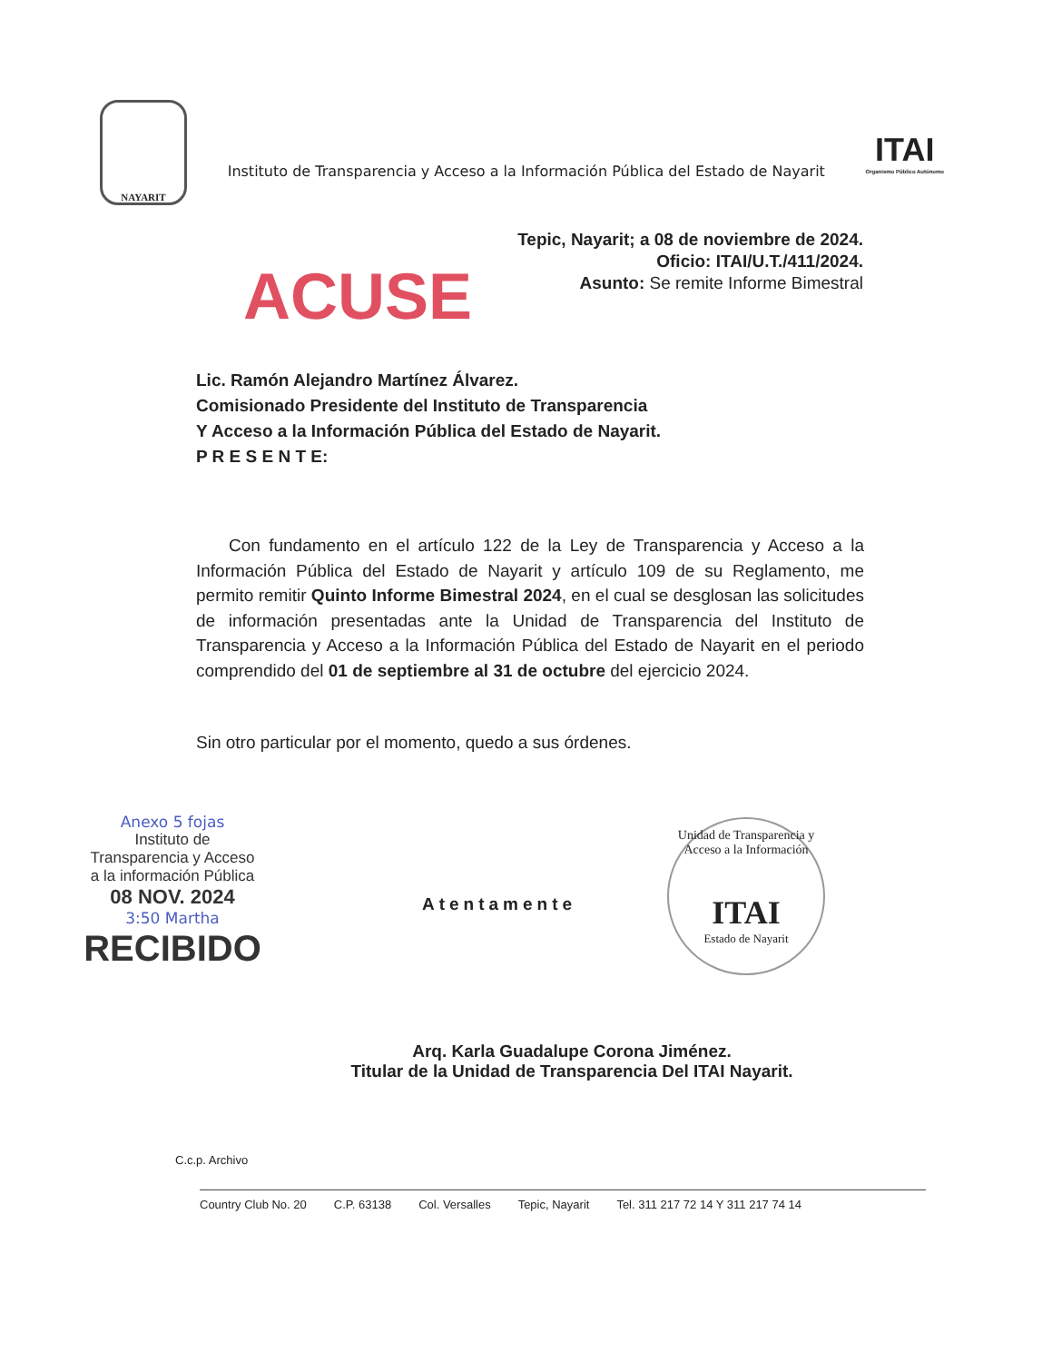NAYARIT
Instituto de Transparencia y Acceso a la Información Pública del Estado de Nayarit
ITAI
Organismo Público Autónomo
Tepic, Nayarit; a 08 de noviembre de 2024.
Oficio: ITAI/U.T./411/2024.
Asunto: Se remite Informe Bimestral
ACUSE
Lic. Ramón Alejandro Martínez Álvarez.
Comisionado Presidente del Instituto de Transparencia
Y Acceso a la Información Pública del Estado de Nayarit.
P R E S E N T E:
Con fundamento en el artículo 122 de la Ley de Transparencia y Acceso a la Información Pública del Estado de Nayarit y artículo 109 de su Reglamento, me permito remitir Quinto Informe Bimestral 2024, en el cual se desglosan las solicitudes de información presentadas ante la Unidad de Transparencia del Instituto de Transparencia y Acceso a la Información Pública del Estado de Nayarit en el periodo comprendido del 01 de septiembre al 31 de octubre del ejercicio 2024.
Sin otro particular por el momento, quedo a sus órdenes.
Anexo 5 fojas
Instituto de
Transparencia y Acceso
a la información Pública
08 NOV. 2024
3:50 Martha
RECIBIDO
Unidad de Transparencia y Acceso a la Información
ITAI
Estado de Nayarit
Atentamente
Arq. Karla Guadalupe Corona Jiménez.
Titular de la Unidad de Transparencia Del ITAI Nayarit.
C.c.p. Archivo
Country Club No. 20 C.P. 63138 Col. Versalles Tepic, Nayarit Tel. 311 217 72 14 Y 311 217 74 14